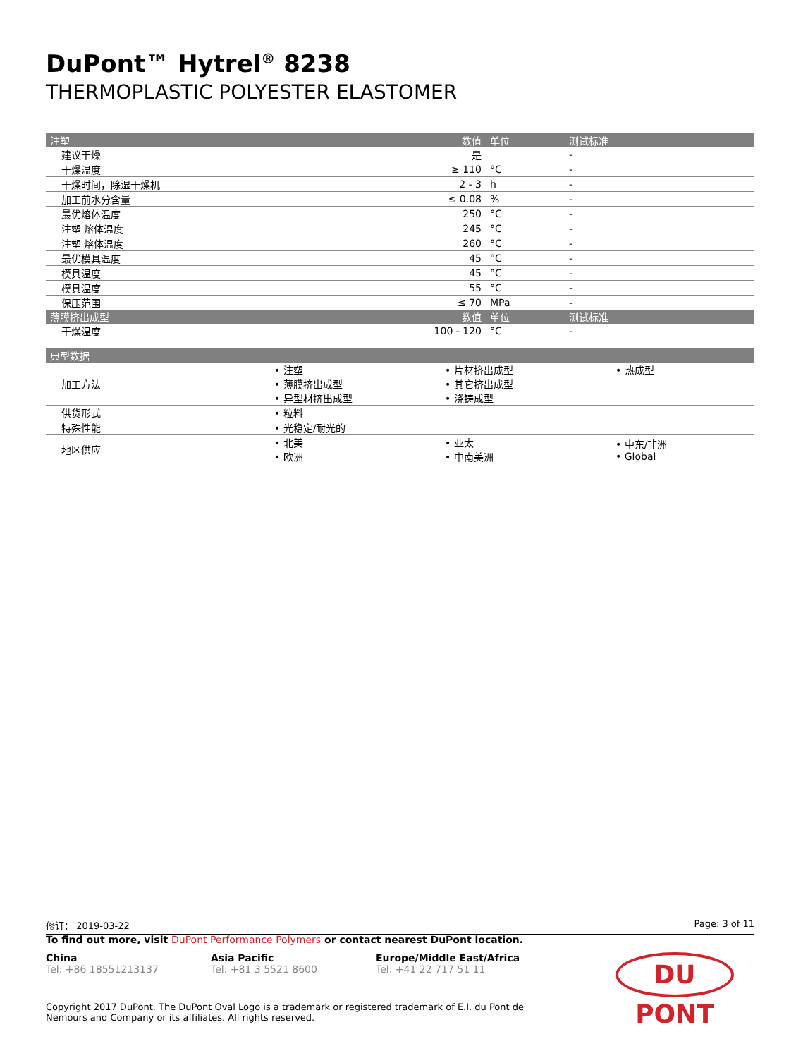DuPont™ Hytrel<sup>®</sup> 8238
THERMOPLASTIC POLYESTER ELASTOMER
| 注塑 | 数值 | 单位 | 测试标准 |
| --- | --- | --- | --- |
| 建议干燥 | 是 | | - |
| 干燥温度 | ≥ 110 | °C | - |
| 干燥时间，除湿干燥机 | 2 - 3 | h | - |
| 加工前水分含量 | ≤ 0.08 | % | - |
| 最优熔体温度 | 250 | °C | - |
| 注塑 熔体温度 | 245 | °C | - |
| 注塑 熔体温度 | 260 | °C | - |
| 最优模具温度 | 45 | °C | - |
| 模具温度 | 45 | °C | - |
| 模具温度 | 55 | °C | - |
| 保压范围 | ≤ 70 | MPa | - |
| 薄膜挤出成型 | 数值 | 单位 | 测试标准 |
| 干燥温度 | 100 - 120 | °C | - |
| 典型数据 | | | |
| --- | --- | --- | --- |
| 加工方法 | • 注塑 • 薄膜挤出成型 • 异型材挤出成型 | • 片材挤出成型 • 其它挤出成型 • 浇铸成型 | • 热成型 |
| 供货形式 | • 粒料 | | |
| 特殊性能 | • 光稳定/耐光的 | | |
| 地区供应 | • 北美 • 欧洲 | • 亚太 • 中南美洲 | • 中东/非洲 • Global |
修订： 2019-03-22 Page: 3 of 11
To find out more, visit DuPont Performance Polymers or contact nearest DuPont location.
China
Tel: +86 18551213137
Asia Pacific
Tel: +81 3 5521 8600
Europe/Middle East/Africa
Tel: +41 22 717 51 11
DU PONT
Copyright 2017 DuPont. The DuPont Oval Logo is a trademark or registered trademark of E.I. du Pont de Nemours and Company or its affiliates. All rights reserved.